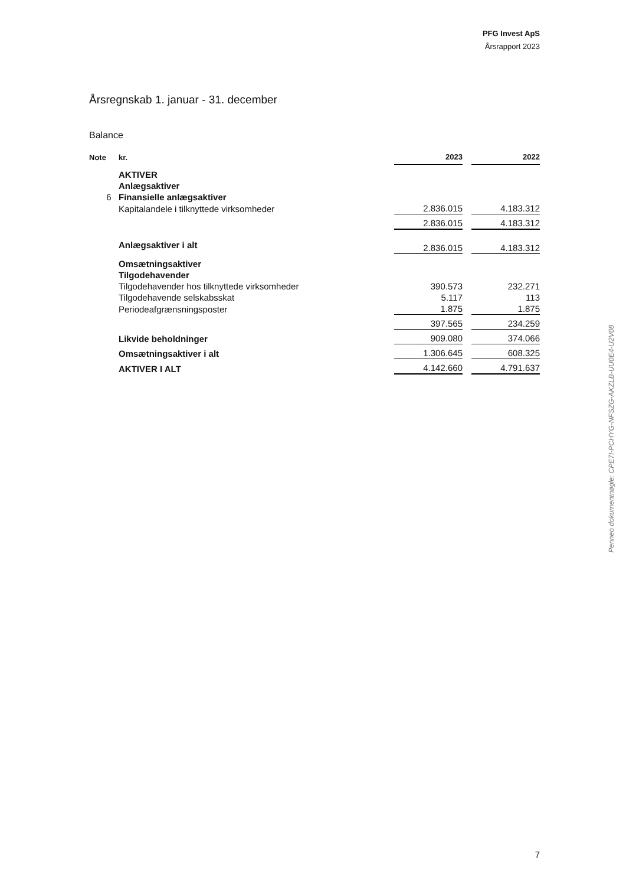PFG Invest ApS
Årsrapport 2023
Årsregnskab 1. januar - 31. december
Balance
| Note | kr. | 2023 | | 2022 |
| --- | --- | --- | --- | --- |
| | AKTIVER | | | |
| | Anlægsaktiver | | | |
| 6 | Finansielle anlægsaktiver | | | |
| | Kapitalandele i tilknyttede virksomheder | 2.836.015 | | 4.183.312 |
| | | 2.836.015 | | 4.183.312 |
| | Anlægsaktiver i alt | 2.836.015 | | 4.183.312 |
| | Omsætningsaktiver | | | |
| | Tilgodehavender | | | |
| | Tilgodehavender hos tilknyttede virksomheder | 390.573 | | 232.271 |
| | Tilgodehavende selskabsskat | 5.117 | | 113 |
| | Periodeafgrænsningsposter | 1.875 | | 1.875 |
| | | 397.565 | | 234.259 |
| | Likvide beholdninger | 909.080 | | 374.066 |
| | Omsætningsaktiver i alt | 1.306.645 | | 608.325 |
| | AKTIVER I ALT | 4.142.660 | | 4.791.637 |
Penneo dokumentnøgle: CPE7I-PCHYG-NFSZG-AKZLB-UU0E4-U2V08
7